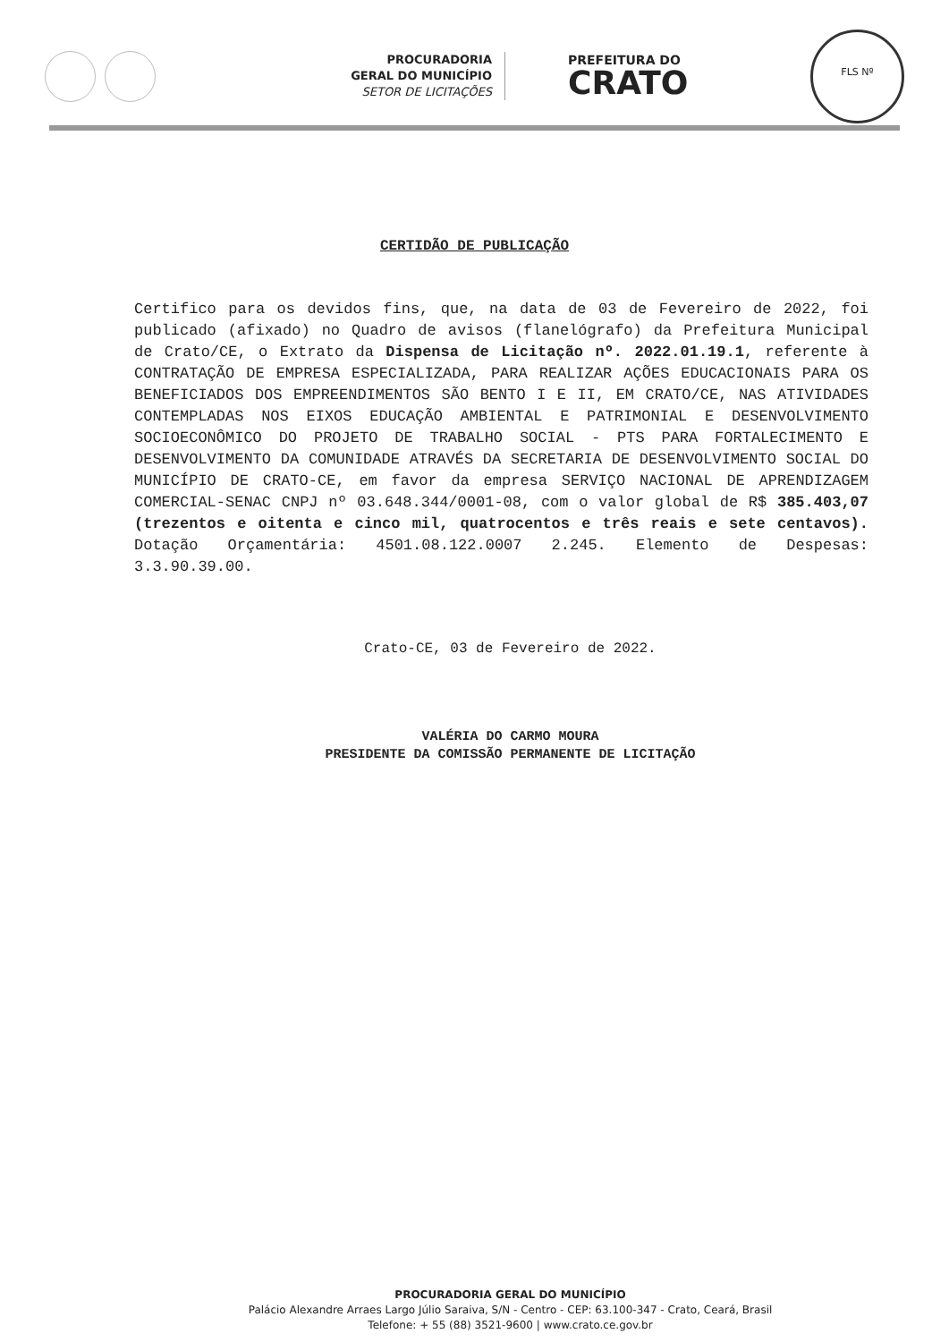PROCURADORIA
GERAL DO MUNICÍPIO
SETOR DE LICITAÇÕES
PREFEITURA DO
CRATO
FLS Nº
CERTIDÃO DE PUBLICAÇÃO
Certifico para os devidos fins, que, na data de 03 de Fevereiro de 2022, foi publicado (afixado) no Quadro de avisos (flanelógrafo) da Prefeitura Municipal de Crato/CE, o Extrato da Dispensa de Licitação nº. 2022.01.19.1, referente à CONTRATAÇÃO DE EMPRESA ESPECIALIZADA, PARA REALIZAR AÇÕES EDUCACIONAIS PARA OS BENEFICIADOS DOS EMPREENDIMENTOS SÃO BENTO I E II, EM CRATO/CE, NAS ATIVIDADES CONTEMPLADAS NOS EIXOS EDUCAÇÃO AMBIENTAL E PATRIMONIAL E DESENVOLVIMENTO SOCIOECONÔMICO DO PROJETO DE TRABALHO SOCIAL - PTS PARA FORTALECIMENTO E DESENVOLVIMENTO DA COMUNIDADE ATRAVÉS DA SECRETARIA DE DESENVOLVIMENTO SOCIAL DO MUNICÍPIO DE CRATO-CE, em favor da empresa SERVIÇO NACIONAL DE APRENDIZAGEM COMERCIAL-SENAC CNPJ nº 03.648.344/0001-08, com o valor global de R$ 385.403,07 (trezentos e oitenta e cinco mil, quatrocentos e três reais e sete centavos). Dotação Orçamentária: 4501.08.122.0007 2.245. Elemento de Despesas: 3.3.90.39.00.
Crato-CE, 03 de Fevereiro de 2022.
VALÉRIA DO CARMO MOURA
PRESIDENTE DA COMISSÃO PERMANENTE DE LICITAÇÃO
PROCURADORIA GERAL DO MUNICÍPIO
Palácio Alexandre Arraes Largo Júlio Saraiva, S/N - Centro - CEP: 63.100-347 - Crato, Ceará, Brasil
Telefone: + 55 (88) 3521-9600 | www.crato.ce.gov.br